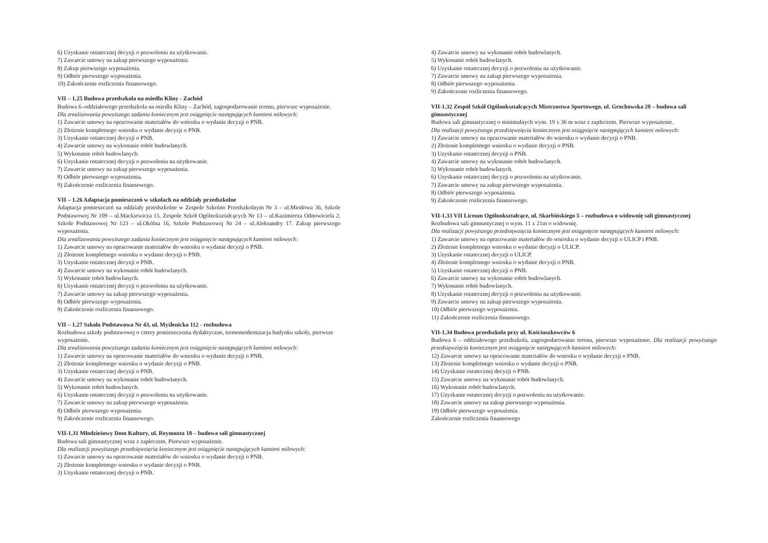6) Uzyskanie ostatecznej decyzji o pozwoleniu na użytkowanie.
7) Zawarcie umowy na zakup pierwszego wyposażenia.
8) Zakup pierwszego wyposażenia.
9) Odbiór pierwszego wyposażenia.
10) Zakończenie rozliczenia finansowego.
VII – 1.25 Budowa przedszkola na osiedlu Kliny - Zachód
Budowa 6–oddziałowego przedszkola na osiedlu Kliny – Zachód, zagospodarowanie terenu, pierwsze wyposażenie.
Dla zrealizowania powyższego zadania koniecznym jest osiągnięcie następujących kamieni milowych:
1) Zawarcie umowy na opracowanie materiałów do wniosku o wydanie decyzji o PNB.
2) Złożenie kompletnego wniosku o wydanie decyzji o PNB.
3) Uzyskanie ostatecznej decyzji o PNB.
4) Zawarcie umowy na wykonanie robót budowlanych.
5) Wykonanie robót budowlanych.
6) Uzyskanie ostatecznej decyzji o pozwoleniu na użytkowanie.
7) Zawarcie umowy na zakup pierwszego wyposażenia.
8) Odbiór pierwszego wyposażenia.
9) Zakończenie rozliczenia finansowego.
VII – 1.26 Adaptacja pomieszczeń w szkolach na oddziały przedszkolne
Adaptacja pomieszczeń na oddziały przedszkolne w Zespole Szkolno Przedszkolnym Nr 3 – ul.Miodowa 36, Szkole Podstawowej Nr 109 – ul.Mackiewicza 15, Zespole Szkół Ogólnokształcących Nr 13 – ul.Kazimierza Odnowiciela 2, Szkole Podstawowej Nr 123 – ul.Okólna 16, Szkole Podstawowej Nr 24 – ul.Aleksandry 17. Zakup pierwszego wyposażenia.
Dla zrealizowania powyższego zadania koniecznym jest osiągnięcie następujących kamieni milowych:
1) Zawarcie umowy na opracowanie materiałów do wniosku o wydanie decyzji o PNB.
2) Złożenie kompletnego wniosku o wydanie decyzji o PNB.
3) Uzyskanie ostatecznej decyzji o PNB.
4) Zawarcie umowy na wykonanie robót budowlanych.
5) Wykonanie robót budowlanych.
6) Uzyskanie ostatecznej decyzji o pozwoleniu na użytkowanie.
7) Zawarcie umowy na zakup pierwszego wyposażenia.
8) Odbiór pierwszego wyposażenia.
9) Zakończenie rozliczenia finansowego.
VII – 1.27 Szkoła Podstawowa Nr 43, ul. Myślenicka 112 - rozbudowa
Rozbudowa szkoły podstawowej o cztery pomieszczenia dydaktyczne, termomodernizacja budynku szkoły, pierwsze wyposażenie.
Dla zrealizowania powyższego zadania koniecznym jest osiągnięcie następujących kamieni milowych:
1) Zawarcie umowy na opracowanie materiałów do wniosku o wydanie decyzji o PNB.
2) Złożenie kompletnego wniosku o wydanie decyzji o PNB.
3) Uzyskanie ostatecznej decyzji o PNB.
4) Zawarcie umowy na wykonanie robót budowlanych.
5) Wykonanie robót budowlanych.
6) Uzyskanie ostatecznej decyzji o pozwoleniu na użytkowanie.
7) Zawarcie umowy na zakup pierwszego wyposażenia.
8) Odbiór pierwszego wyposażenia.
9) Zakończenie rozliczenia finansowego.
VII-1.31 Młodzieżowy Dom Kultury, ul. Reymonta 18 – budowa sali gimnastycznej
Budowa sali gimnastycznej wraz z zapleczem. Pierwsze wyposażenie.
Dla realizacji powyższego przedsięwzięcia koniecznym jest osiągnięcie następujących kamieni milowych:
1) Zawarcie umowy na opracowanie materiałów do wniosku o wydanie decyzji o PNB.
2) Złożenie kompletnego wniosku o wydanie decyzji o PNB.
3) Uzyskanie ostatecznej decyzji o PNB.
4) Zawarcie umowy na wykonanie robót budowlanych.
5) Wykonanie robót budowlanych.
6) Uzyskanie ostatecznej decyzji o pozwoleniu na użytkowanie.
7) Zawarcie umowy na zakup pierwszego wyposażenia.
8) Odbiór pierwszego wyposażenia.
9) Zakończenie rozliczenia finansowego.
VII-1.32 Zespół Szkół Ogólnokształcących Mistrzostwa Sportowego, ul. Grochowska 20 – budowa sali gimnastycznej
Budowa sali gimnastycznej o minimalnych wym. 19 x 36 m wraz z zapleczem. Pierwsze wyposażenie.
Dla realizacji powyższego przedsięwzięcia koniecznym jest osiągnięcie następujących kamieni milowych:
1) Zawarcie umowy na opracowanie materiałów do wniosku o wydanie decyzji o PNB.
2) Złożenie kompletnego wniosku o wydanie decyzji o PNB.
3) Uzyskanie ostatecznej decyzji o PNB.
4) Zawarcie umowy na wykonanie robót budowlanych.
5) Wykonanie robót budowlanych.
6) Uzyskanie ostatecznej decyzji o pozwoleniu na użytkowanie.
7) Zawarcie umowy na zakup pierwszego wyposażenia.
8) Odbiór pierwszego wyposażenia.
9) Zakończenie rozliczenia finansowego.
VII-1.33 VII Liceum Ogólnokształcące, ul. Skarbińskiego 5 – rozbudowa o widownię sali gimnastycznej
Rozbudowa sali gimnastycznej o wym. 11 x 21m o widownię.
Dla realizacji powyższego przedsięwzięcia koniecznym jest osiągnięcie następujących kamieni milowych:
1) Zawarcie umowy na opracowanie materiałów do wniosku o wydanie decyzji o ULICP i PNB.
2) Złożenie kompletnego wniosku o wydanie decyzji o ULICP.
3) Uzyskanie ostatecznej decyzji o ULICP.
4) Złożenie kompletnego wniosku o wydanie decyzji o PNB.
5) Uzyskanie ostatecznej decyzji o PNB.
6) Zawarcie umowy na wykonanie robót budowlanych.
7) Wykonanie robót budowlanych.
8) Uzyskanie ostatecznej decyzji o pozwoleniu na użytkowanie.
9) Zawarcie umowy na zakup pierwszego wyposażenia.
10) Odbiór pierwszego wyposażenia.
11) Zakończenie rozliczenia finansowego.
VII-1.34 Budowa przedszkola przy ul. Kościuszkowców 6
Budowa 6 – oddziałowego przedszkola, zagospodarowanie terenu, pierwsze wyposażenie. Dla realizacji powyższego przedsięwzięcia koniecznym jest osiągnięcie następujących kamieni milowych:
12) Zawarcie umowy na opracowanie materiałów do wniosku o wydanie decyzji o PNB.
13) Złożenie kompletnego wniosku o wydanie decyzji o PNB.
14) Uzyskanie ostatecznej decyzji o PNB.
15) Zawarcie umowy na wykonanie robót budowlanych.
16) Wykonanie robót budowlanych.
17) Uzyskanie ostatecznej decyzji o pozwoleniu na użytkowanie.
18) Zawarcie umowy na zakup pierwszego wyposażenia.
19) Odbiór pierwszego wyposażenia.
Zakończenie rozliczenia finansowego